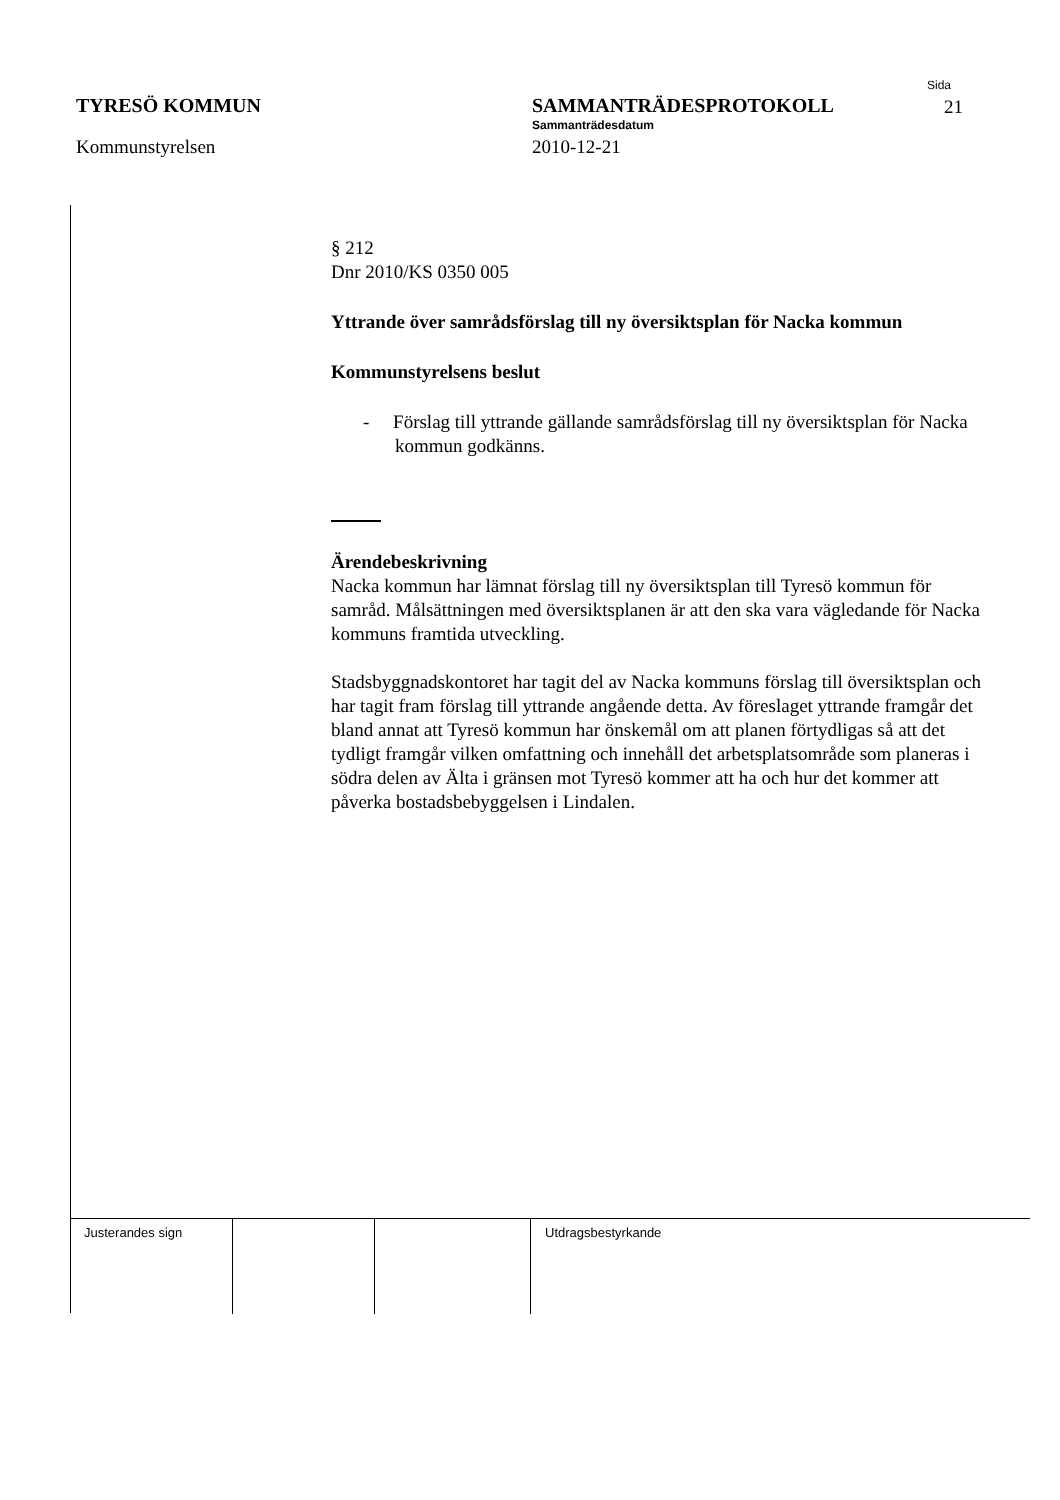TYRESÖ KOMMUN
Kommunstyrelsen
SAMMANTRÄDESPROTOKOLL
Sammanträdesdatum
2010-12-21
Sida
21
§ 212
Dnr 2010/KS 0350 005
Yttrande över samrådsförslag till ny översiktsplan för Nacka kommun
Kommunstyrelsens beslut
- Förslag till yttrande gällande samrådsförslag till ny översiktsplan för Nacka kommun godkänns.
Ärendebeskrivning
Nacka kommun har lämnat förslag till ny översiktsplan till Tyresö kommun för samråd. Målsättningen med översiktsplanen är att den ska vara vägledande för Nacka kommuns framtida utveckling.
Stadsbyggnadskontoret har tagit del av Nacka kommuns förslag till översiktsplan och har tagit fram förslag till yttrande angående detta. Av föreslaget yttrande framgår det bland annat att Tyresö kommun har önskemål om att planen förtydligas så att det tydligt framgår vilken omfattning och innehåll det arbetsplatsområde som planeras i södra delen av Älta i gränsen mot Tyresö kommer att ha och hur det kommer att påverka bostadsbebyggelsen i Lindalen.
Justerandes sign Utdragsbestyrkande